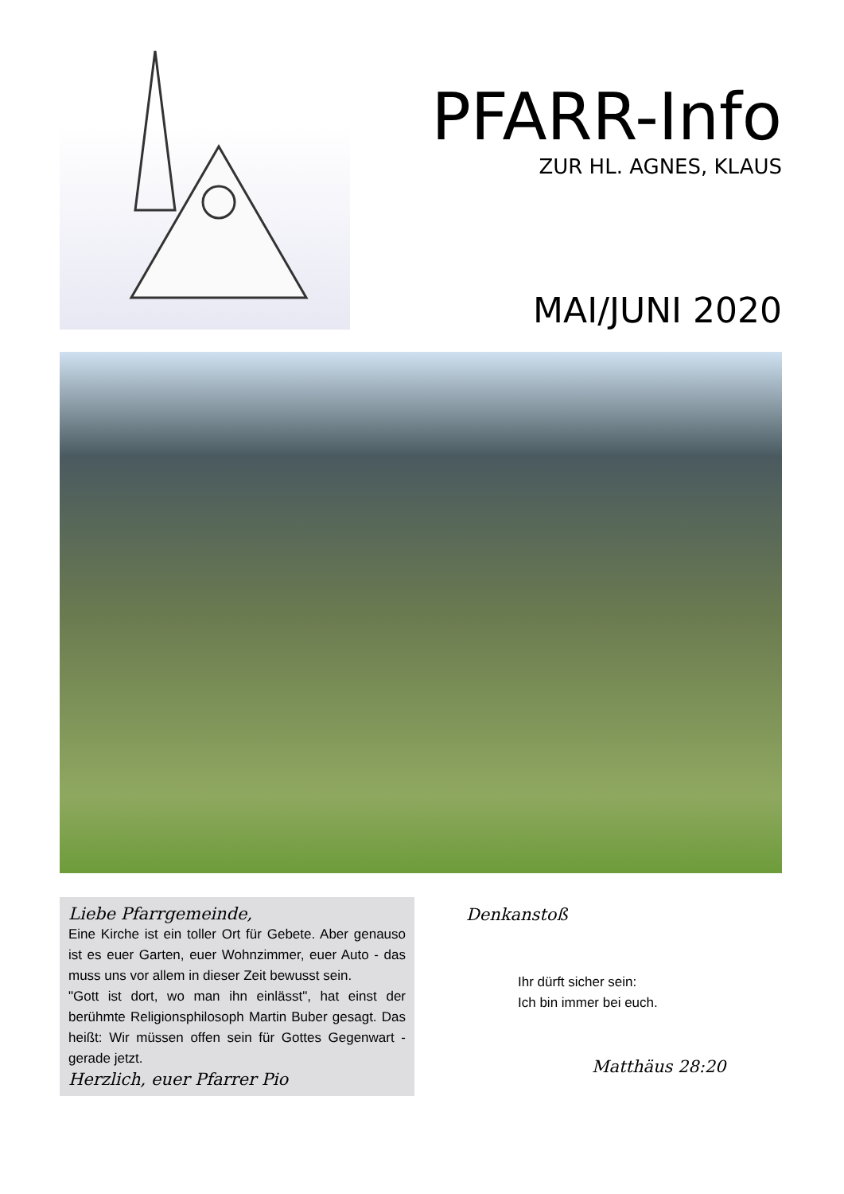PFARR-Info
ZUR HL. AGNES, KLAUS
MAI/JUNI 2020
Liebe Pfarrgemeinde,
Eine Kirche ist ein toller Ort für Gebete. Aber genauso ist es euer Garten, euer Wohnzimmer, euer Auto - das muss uns vor allem in dieser Zeit bewusst sein.
"Gott ist dort, wo man ihn einlässt", hat einst der berühmte Religionsphilosoph Martin Buber gesagt. Das heißt: Wir müssen offen sein für Gottes Gegenwart - gerade jetzt.
Herzlich, euer Pfarrer Pio
Denkanstoß
Ihr dürft sicher sein:
Ich bin immer bei euch.
Matthäus 28:20